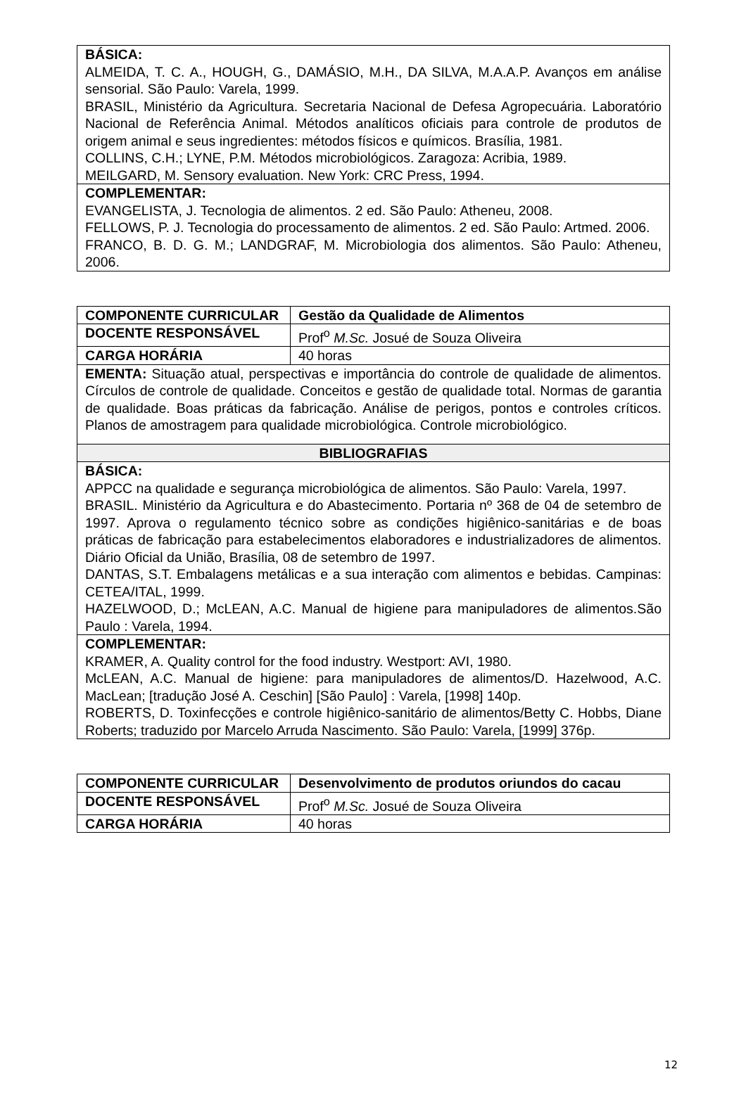| BÁSICA: ALMEIDA, T. C. A., HOUGH, G., DAMÁSIO, M.H., DA SILVA, M.A.A.P. Avanços em análise sensorial. São Paulo: Varela, 1999. BRASIL, Ministério da Agricultura. Secretaria Nacional de Defesa Agropecuária. Laboratório Nacional de Referência Animal. Métodos analíticos oficiais para controle de produtos de origem animal e seus ingredientes: métodos físicos e químicos. Brasília, 1981. COLLINS, C.H.; LYNE, P.M. Métodos microbiológicos. Zaragoza: Acribia, 1989. MEILGARD, M. Sensory evaluation. New York: CRC Press, 1994. |
| COMPLEMENTAR: EVANGELISTA, J. Tecnologia de alimentos. 2 ed. São Paulo: Atheneu, 2008. FELLOWS, P. J. Tecnologia do processamento de alimentos. 2 ed. São Paulo: Artmed. 2006. FRANCO, B. D. G. M.; LANDGRAF, M. Microbiologia dos alimentos. São Paulo: Atheneu, 2006. |
| COMPONENTE CURRICULAR | Gestão da Qualidade de Alimentos |
| DOCENTE RESPONSÁVEL | Prof<sup>o</sup> M.Sc. Josué de Souza Oliveira |
| CARGA HORÁRIA | 40 horas |
| EMENTA: Situação atual, perspectivas e importância do controle de qualidade de alimentos. Círculos de controle de qualidade. Conceitos e gestão de qualidade total. Normas de garantia de qualidade. Boas práticas da fabricação. Análise de perigos, pontos e controles críticos. Planos de amostragem para qualidade microbiológica. Controle microbiológico. | |
| BIBLIOGRAFIAS | |
| BÁSICA: APPCC na qualidade e segurança microbiológica de alimentos. São Paulo: Varela, 1997. BRASIL. Ministério da Agricultura e do Abastecimento. Portaria nº 368 de 04 de setembro de 1997. Aprova o regulamento técnico sobre as condições higiênico-sanitárias e de boas práticas de fabricação para estabelecimentos elaboradores e industrializadores de alimentos. Diário Oficial da União, Brasília, 08 de setembro de 1997. DANTAS, S.T. Embalagens metálicas e a sua interação com alimentos e bebidas. Campinas: CETEA/ITAL, 1999. HAZELWOOD, D.; McLEAN, A.C. Manual de higiene para manipuladores de alimentos.São Paulo : Varela, 1994. | |
| COMPLEMENTAR: KRAMER, A. Quality control for the food industry. Westport: AVI, 1980. McLEAN, A.C. Manual de higiene: para manipuladores de alimentos/D. Hazelwood, A.C. MacLean; [tradução José A. Ceschin] [São Paulo] : Varela, [1998] 140p. ROBERTS, D. Toxinfecções e controle higiênico-sanitário de alimentos/Betty C. Hobbs, Diane Roberts; traduzido por Marcelo Arruda Nascimento. São Paulo: Varela, [1999] 376p. | |
| COMPONENTE CURRICULAR | Desenvolvimento de produtos oriundos do cacau |
| DOCENTE RESPONSÁVEL | Prof<sup>o</sup> M.Sc. Josué de Souza Oliveira |
| CARGA HORÁRIA | 40 horas |
12